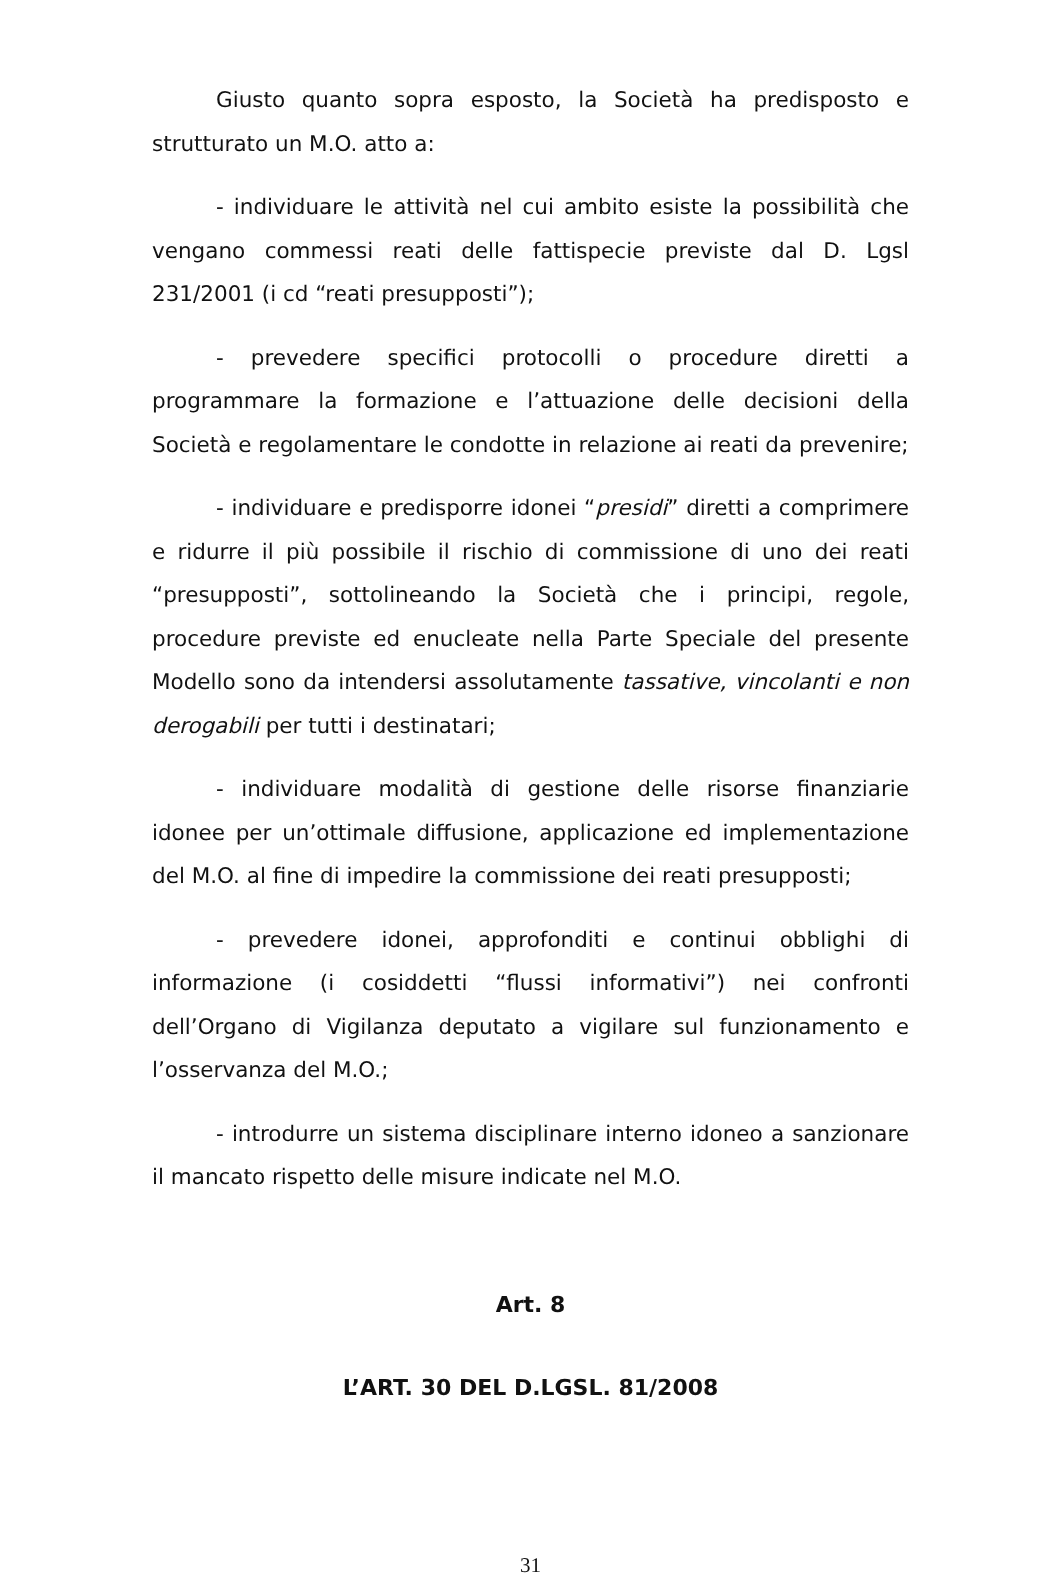Giusto quanto sopra esposto, la Società ha predisposto e strutturato un M.O. atto a:
- individuare le attività nel cui ambito esiste la possibilità che vengano commessi reati delle fattispecie previste dal D. Lgsl 231/2001 (i cd “reati presupposti”);
- prevedere specifici protocolli o procedure diretti a programmare la formazione e l’attuazione delle decisioni della Società e regolamentare le condotte in relazione ai reati da prevenire;
- individuare e predisporre idonei “presidi” diretti a comprimere e ridurre il più possibile il rischio di commissione di uno dei reati “presupposti”, sottolineando la Società che i principi, regole, procedure previste ed enucleate nella Parte Speciale del presente Modello sono da intendersi assolutamente tassative, vincolanti e non derogabili per tutti i destinatari;
- individuare modalità di gestione delle risorse finanziarie idonee per un’ottimale diffusione, applicazione ed implementazione del M.O. al fine di impedire la commissione dei reati presupposti;
- prevedere idonei, approfonditi e continui obblighi di informazione (i cosiddetti “flussi informativi”) nei confronti dell’Organo di Vigilanza deputato a vigilare sul funzionamento e l’osservanza del M.O.;
- introdurre un sistema disciplinare interno idoneo a sanzionare il mancato rispetto delle misure indicate nel M.O.
Art. 8
L’ART. 30 DEL D.LGSL. 81/2008
31